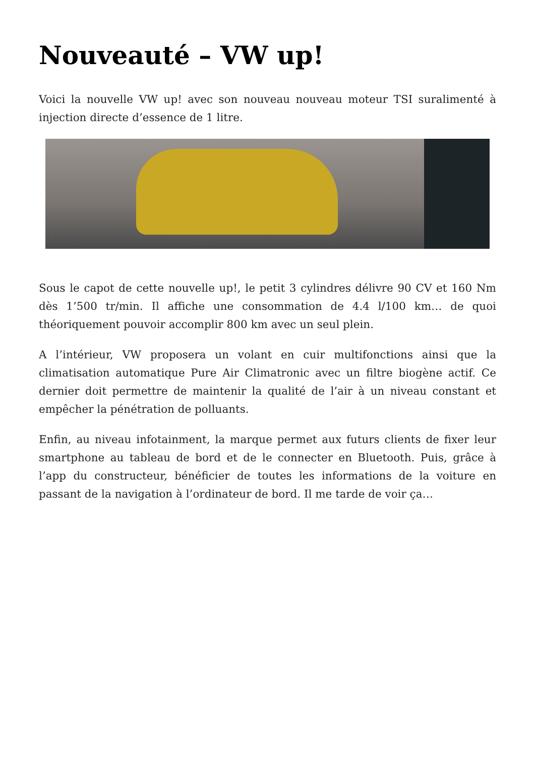Nouveauté – VW up!
Voici la nouvelle VW up! avec son nouveau nouveau moteur TSI suralimenté à injection directe d’essence de 1 litre.
Sous le capot de cette nouvelle up!, le petit 3 cylindres délivre 90 CV et 160 Nm dès 1’500 tr/min. Il affiche une consommation de 4.4 l/100 km… de quoi théoriquement pouvoir accomplir 800 km avec un seul plein.
A l’intérieur, VW proposera un volant en cuir multifonctions ainsi que la climatisation automatique Pure Air Climatronic avec un filtre biogène actif. Ce dernier doit permettre de maintenir la qualité de l’air à un niveau constant et empêcher la pénétration de polluants.
Enfin, au niveau infotainment, la marque permet aux futurs clients de fixer leur smartphone au tableau de bord et de le connecter en Bluetooth. Puis, grâce à l’app du constructeur, bénéficier de toutes les informations de la voiture en passant de la navigation à l’ordinateur de bord. Il me tarde de voir ça…